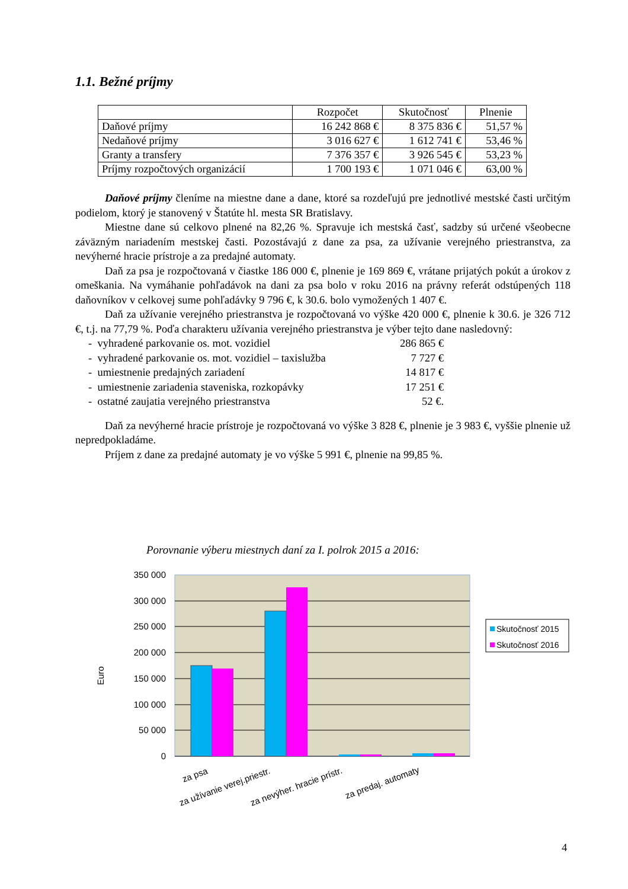1.1. Bežné príjmy
| | Rozpočet | Skutočnosť | Plnenie |
| Daňové príjmy | 16 242 868 € | 8 375 836 € | 51,57 % |
| Nedaňové príjmy | 3 016 627 € | 1 612 741 € | 53,46 % |
| Granty a transfery | 7 376 357 € | 3 926 545 € | 53,23 % |
| Príjmy rozpočtových organizácií | 1 700 193 € | 1 071 046 € | 63,00 % |
Daňové príjmy členíme na miestne dane a dane, ktoré sa rozdeľujú pre jednotlivé mestské časti určitým podielom, ktorý je stanovený v Štatúte hl. mesta SR Bratislavy.
Miestne dane sú celkovo plnené na 82,26 %. Spravuje ich mestská časť, sadzby sú určené všeobecne záväzným nariadením mestskej časti. Pozostávajú z dane za psa, za užívanie verejného priestranstva, za nevýherné hracie prístroje a za predajné automaty.
Daň za psa je rozpočtovaná v čiastke 186 000 €, plnenie je 169 869 €, vrátane prijatých pokút a úrokov z omeškania. Na vymáhanie pohľadávok na dani za psa bolo v roku 2016 na právny referát odstúpených 118 daňovníkov v celkovej sume pohľadávky 9 796 €, k 30.6. bolo vymožených 1 407 €.
Daň za užívanie verejného priestranstva je rozpočtovaná vo výške 420 000 €, plnenie k 30.6. je 326 712 €, t.j. na 77,79 %. Poďa charakteru užívania verejného priestranstva je výber tejto dane nasledovný:
- vyhradené parkovanie os. mot. vozidiel 286 865 €
- vyhradené parkovanie os. mot. vozidiel – taxislužba 7 727 €
- umiestnenie predajných zariadení 14 817 €
- umiestnenie zariadenia staveniska, rozkopávky 17 251 €
- ostatné zaujatia verejného priestranstva 52 €.
Daň za nevýherné hracie prístroje je rozpočtovaná vo výške 3 828 €, plnenie je 3 983 €, vyššie plnenie už nepredpokladáme.
Príjem z dane za predajné automaty je vo výške 5 991 €, plnenie na 99,85 %.
Porovnanie výberu miestnych daní za I. polrok 2015 a 2016:
350 000
300 000
250 000
200 000
150 000
100 000
50 000
0
Euro
za psa
za užívanie verej.priestr.
za nevýher. hracie prístr.
za predaj. automaty
Skutočnosť 2015
Skutočnosť 2016
4